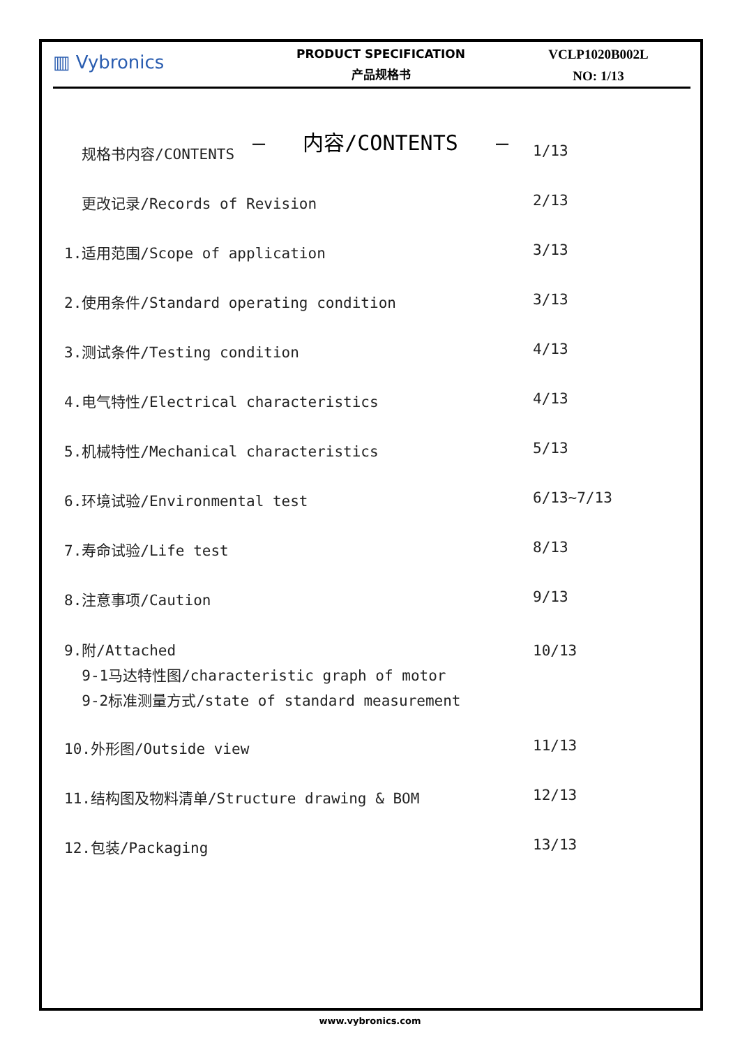▥ Vybronics
PRODUCT SPECIFICATION
产品规格书
VCLP1020B002L
NO: 1/13
– 内容/CONTENTS –
| 规格书内容/CONTENTS | 1/13 |
| 更改记录/Records of Revision | 2/13 |
| 1.适用范围/Scope of application | 3/13 |
| 2.使用条件/Standard operating condition | 3/13 |
| 3.测试条件/Testing condition | 4/13 |
| 4.电气特性/Electrical characteristics | 4/13 |
| 5.机械特性/Mechanical characteristics | 5/13 |
| 6.环境试验/Environmental test | 6/13~7/13 |
| 7.寿命试验/Life test | 8/13 |
| 8.注意事项/Caution | 9/13 |
| 9.附/Attached 9-1马达特性图/characteristic graph of motor 9-2标准测量方式/state of standard measurement | 10/13 |
| 10.外形图/Outside view | 11/13 |
| 11.结构图及物料清单/Structure drawing & BOM | 12/13 |
| 12.包装/Packaging | 13/13 |
www.vybronics.com